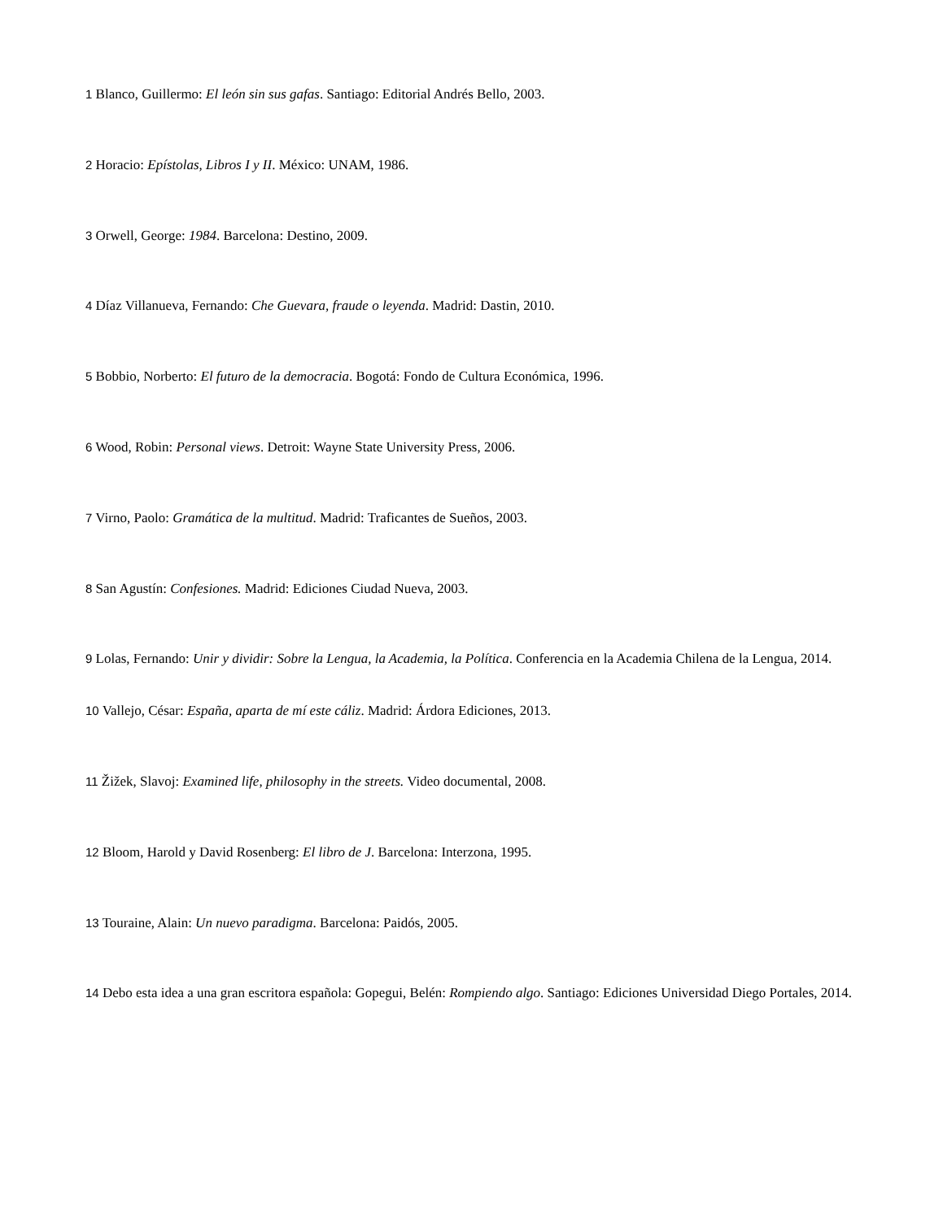1 Blanco, Guillermo: El león sin sus gafas. Santiago: Editorial Andrés Bello, 2003.
2 Horacio: Epístolas, Libros I y II. México: UNAM, 1986.
3 Orwell, George: 1984. Barcelona: Destino, 2009.
4 Díaz Villanueva, Fernando: Che Guevara, fraude o leyenda. Madrid: Dastin, 2010.
5 Bobbio, Norberto: El futuro de la democracia. Bogotá: Fondo de Cultura Económica, 1996.
6 Wood, Robin: Personal views. Detroit: Wayne State University Press, 2006.
7 Virno, Paolo: Gramática de la multitud. Madrid: Traficantes de Sueños, 2003.
8 San Agustín: Confesiones. Madrid: Ediciones Ciudad Nueva, 2003.
9 Lolas, Fernando: Unir y dividir: Sobre la Lengua, la Academia, la Política. Conferencia en la Academia Chilena de la Lengua, 2014.
10 Vallejo, César: España, aparta de mí este cáliz. Madrid: Árdora Ediciones, 2013.
11 Žižek, Slavoj: Examined life, philosophy in the streets. Video documental, 2008.
12 Bloom, Harold y David Rosenberg: El libro de J. Barcelona: Interzona, 1995.
13 Touraine, Alain: Un nuevo paradigma. Barcelona: Paidós, 2005.
14 Debo esta idea a una gran escritora española: Gopegui, Belén: Rompiendo algo. Santiago: Ediciones Universidad Diego Portales, 2014.